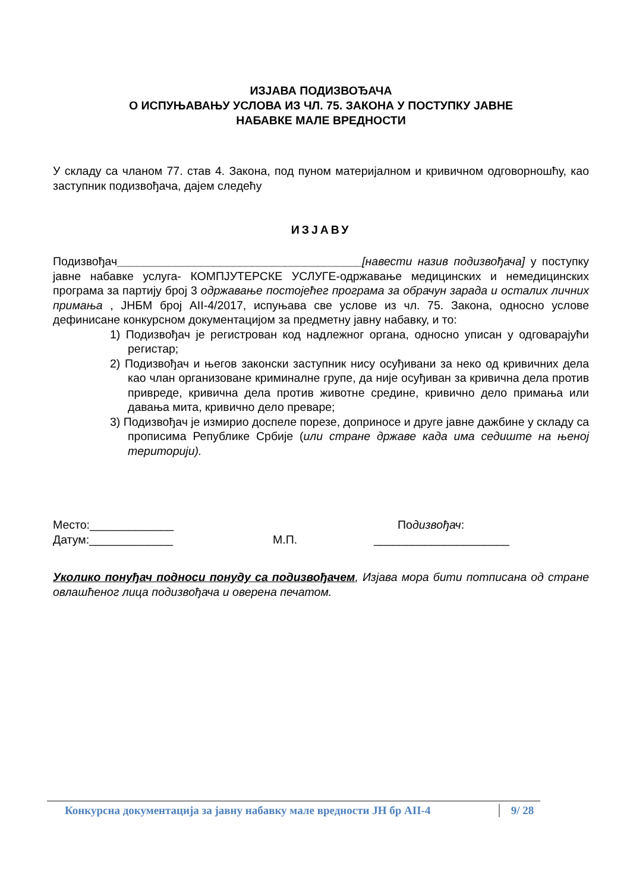ИЗЈАВА ПОДИЗВОЂАЧА
О ИСПУЊАВАЊУ УСЛОВА ИЗ ЧЛ. 75. ЗАКОНА У ПОСТУПКУ ЈАВНЕ
НАБАВКЕ МАЛЕ ВРЕДНОСТИ
У складу са чланом 77. став 4. Закона, под пуном материјалном и кривичном одговорношћу, као заступник подизвођача, дајем следећу
ИЗЈАВУ
Подизвођач______________________________________[навести назив подизвођача] у поступку јавне набавке услуга- КОМПЈУТЕРСКЕ УСЛУГЕ-одржавање медицинских и немедицинских програма за партију број 3 одржавање постојећег програма за обрачун зарада и осталих личних примања , ЈНБМ број АII-4/2017, испуњава све услове из чл. 75. Закона, односно услове дефинисане конкурсном документацијом за предметну јавну набавку, и то:
1) Подизвођач је регистрован код надлежног органа, односно уписан у одговарајући регистар;
2) Подизвођач и његов законски заступник нису осуђивани за неко од кривичних дела као члан организоване криминалне групе, да није осуђиван за кривична дела против привреде, кривична дела против животне средине, кривично дело примања или давања мита, кривично дело преваре;
3) Подизвођач је измирио доспеле порезе, доприносе и друге јавне дажбине у складу са прописима Републике Србије (или стране државе када има седиште на њеној територији).
Место:_____________ Подизвођач:
Датум:_____________ М.П. _____________________
Уколико понуђач подноси понуду са подизвођачем, Изјава мора бити потписана од стране овлашћеног лица подизвођача и оверена печатом.
Конкурсна документација за јавну набавку мале вредности ЈН бр АII-4 9/ 28